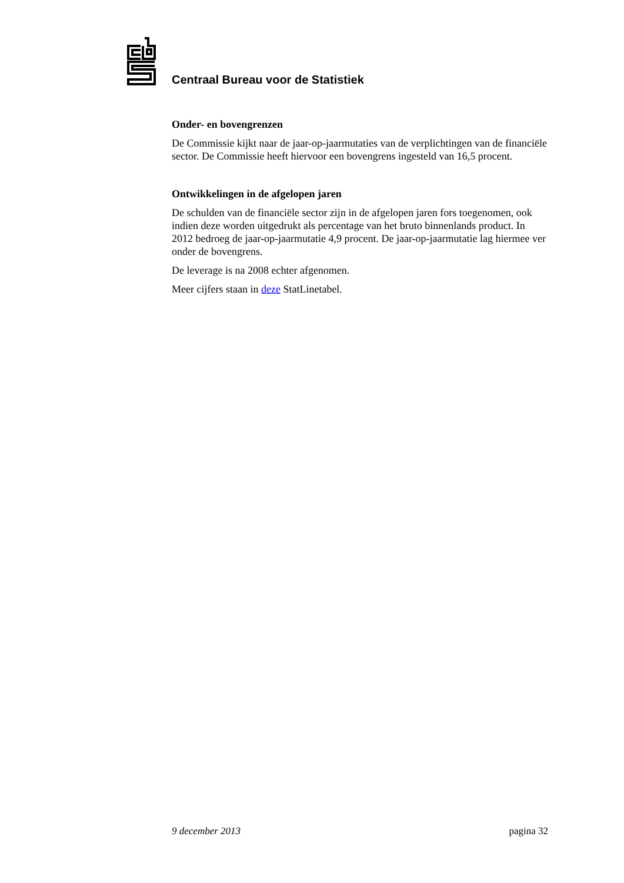Centraal Bureau voor de Statistiek
Onder- en bovengrenzen
De Commissie kijkt naar de jaar-op-jaarmutaties van de verplichtingen van de financiële sector. De Commissie heeft hiervoor een bovengrens ingesteld van 16,5 procent.
Ontwikkelingen in de afgelopen jaren
De schulden van de financiële sector zijn in de afgelopen jaren fors toegenomen, ook indien deze worden uitgedrukt als percentage van het bruto binnenlands product. In 2012 bedroeg de jaar-op-jaarmutatie 4,9 procent. De jaar-op-jaarmutatie lag hiermee ver onder de bovengrens.
De leverage is na 2008 echter afgenomen.
Meer cijfers staan in deze StatLinetabel.
9 december 2013 pagina 32